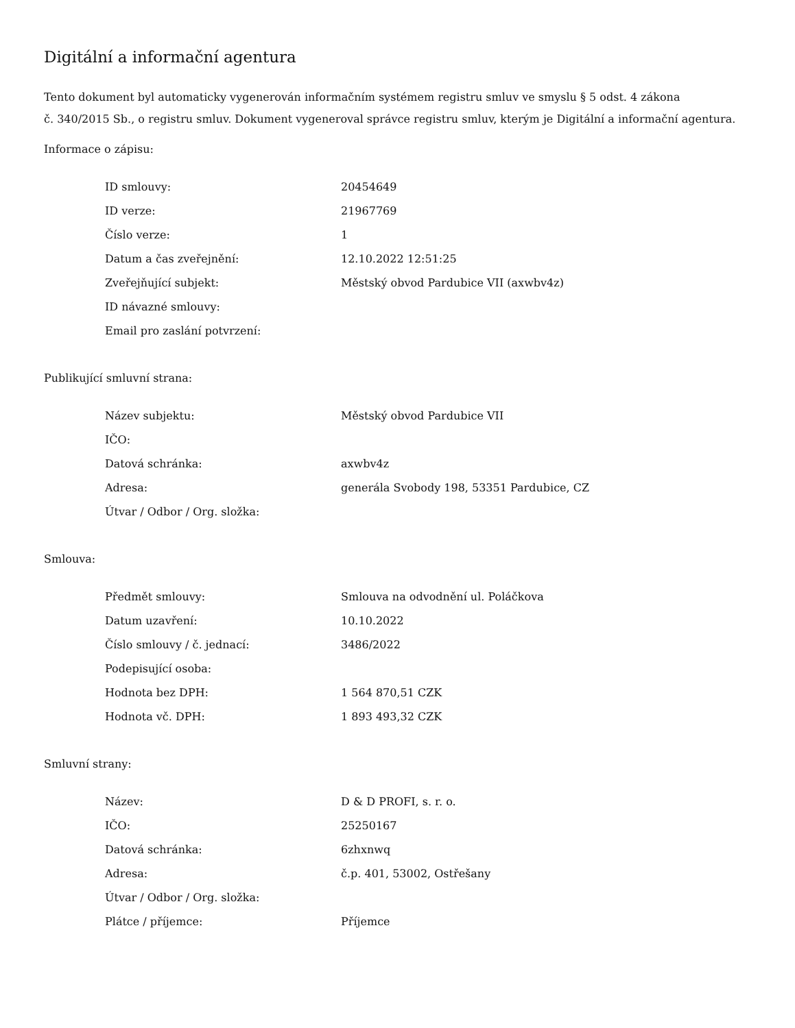Digitální a informační agentura
Tento dokument byl automaticky vygenerován informačním systémem registru smluv ve smyslu § 5 odst. 4 zákona
č. 340/2015 Sb., o registru smluv. Dokument vygeneroval správce registru smluv, kterým je Digitální a informační agentura.
Informace o zápisu:
| ID smlouvy: | 20454649 |
| ID verze: | 21967769 |
| Číslo verze: | 1 |
| Datum a čas zveřejnění: | 12.10.2022 12:51:25 |
| Zveřejňující subjekt: | Městský obvod Pardubice VII (axwbv4z) |
| ID návazné smlouvy: | |
| Email pro zaslání potvrzení: | |
Publikující smluvní strana:
| Název subjektu: | Městský obvod Pardubice VII |
| IČO: | |
| Datová schránka: | axwbv4z |
| Adresa: | generála Svobody 198, 53351 Pardubice, CZ |
| Útvar / Odbor / Org. složka: | |
Smlouva:
| Předmět smlouvy: | Smlouva na odvodnění ul. Poláčkova |
| Datum uzavření: | 10.10.2022 |
| Číslo smlouvy / č. jednací: | 3486/2022 |
| Podepisující osoba: | |
| Hodnota bez DPH: | 1 564 870,51 CZK |
| Hodnota vč. DPH: | 1 893 493,32 CZK |
Smluvní strany:
| Název: | D & D PROFI, s. r. o. |
| IČO: | 25250167 |
| Datová schránka: | 6zhxnwq |
| Adresa: | č.p. 401, 53002, Ostřešany |
| Útvar / Odbor / Org. složka: | |
| Plátce / příjemce: | Příjemce |